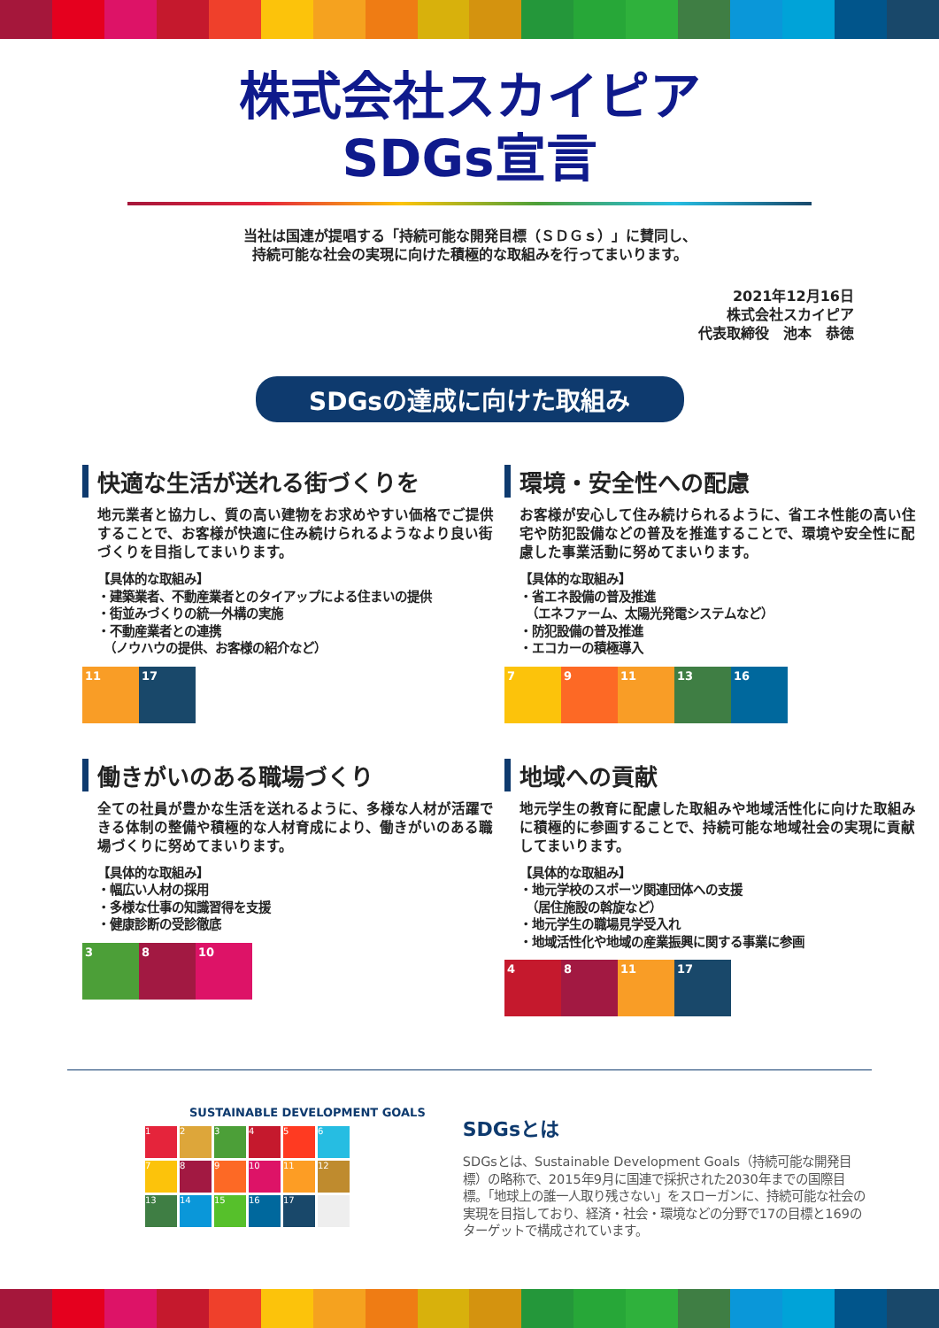株式会社スカイピア
SDGs宣言
当社は国連が提唱する「持続可能な開発目標（ＳＤＧｓ）」に賛同し、
持続可能な社会の実現に向けた積極的な取組みを行ってまいります。
2021年12月16日
株式会社スカイピア
代表取締役　池本　恭徳
SDGsの達成に向けた取組み
快適な生活が送れる街づくりを
地元業者と協力し、質の高い建物をお求めやすい価格でご提供することで、お客様が快適に住み続けられるようなより良い街づくりを目指してまいります。
【具体的な取組み】
・建築業者、不動産業者とのタイアップによる住まいの提供
・街並みづくりの統一外構の実施
・不動産業者との連携
　（ノウハウの提供、お客様の紹介など）
11 17
環境・安全性への配慮
お客様が安心して住み続けられるように、省エネ性能の高い住宅や防犯設備などの普及を推進することで、環境や安全性に配慮した事業活動に努めてまいります。
【具体的な取組み】
・省エネ設備の普及推進
　（エネファーム、太陽光発電システムなど）
・防犯設備の普及推進
・エコカーの積極導入
7 9 11 13 16
働きがいのある職場づくり
全ての社員が豊かな生活を送れるように、多様な人材が活躍できる体制の整備や積極的な人材育成により、働きがいのある職場づくりに努めてまいります。
【具体的な取組み】
・幅広い人材の採用
・多様な仕事の知識習得を支援
・健康診断の受診徹底
3 8 10
地域への貢献
地元学生の教育に配慮した取組みや地域活性化に向けた取組みに積極的に参画することで、持続可能な地域社会の実現に貢献してまいります。
【具体的な取組み】
・地元学校のスポーツ関連団体への支援
　（居住施設の斡旋など）
・地元学生の職場見学受入れ
・地域活性化や地域の産業振興に関する事業に参画
4 8 11 17
SUSTAINABLE DEVELOPMENT GOALS
1
2
3
4
5
6
7
8
9
10
11
12
13
14
15
16
17
SDGsとは
SDGsとは、Sustainable Development Goals（持続可能な開発目標）の略称で、2015年9月に国連で採択された2030年までの国際目標。「地球上の誰一人取り残さない」をスローガンに、持続可能な社会の実現を目指しており、経済・社会・環境などの分野で17の目標と169のターゲットで構成されています。